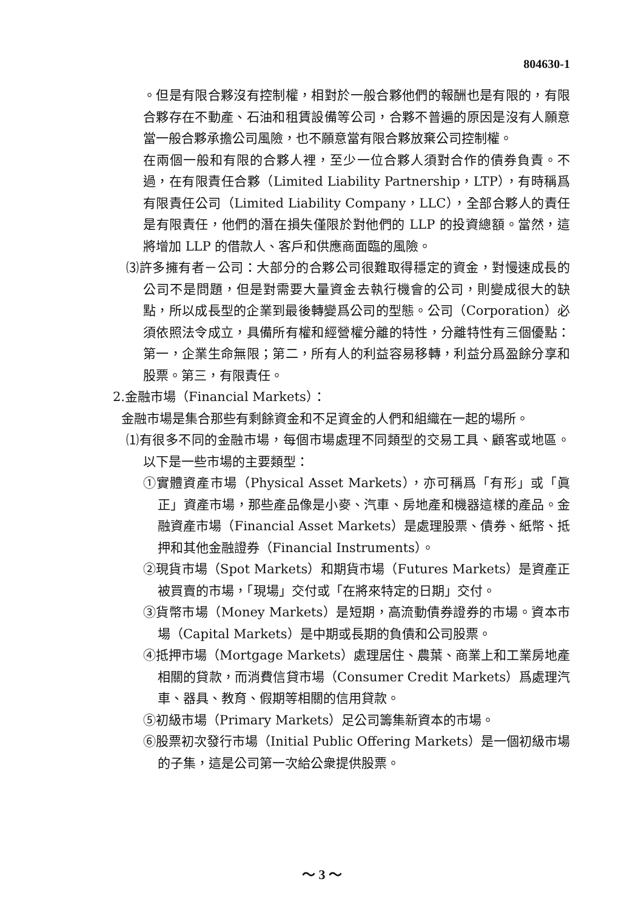804630-1
。但是有限合夥沒有控制權，相對於一般合夥他們的報酬也是有限的，有限合夥存在不動產、石油和租賃設備等公司，合夥不普遍的原因是沒有人願意當一般合夥承擔公司風險，也不願意當有限合夥放棄公司控制權。
在兩個一般和有限的合夥人裡，至少一位合夥人須對合作的債券負責。不過，在有限責任合夥（Limited Liability Partnership，LTP），有時稱爲有限責任公司（Limited Liability Company，LLC），全部合夥人的責任是有限責任，他們的潛在損失僅限於對他們的 LLP 的投資總額。當然，這將增加 LLP 的借款人、客戶和供應商面臨的風險。
⑶許多擁有者－公司：大部分的合夥公司很難取得穩定的資金，對慢速成長的公司不是問題，但是對需要大量資金去執行機會的公司，則變成很大的缺點，所以成長型的企業到最後轉變爲公司的型態。公司（Corporation）必須依照法令成立，具備所有權和經營權分離的特性，分離特性有三個優點：第一，企業生命無限；第二，所有人的利益容易移轉，利益分爲盈餘分享和股票。第三，有限責任。
2.金融市場（Financial Markets）：
金融市場是集合那些有剩餘資金和不足資金的人們和組織在一起的場所。
⑴有很多不同的金融市場，每個市場處理不同類型的交易工具、顧客或地區。以下是一些市場的主要類型：
①實體資產市場（Physical Asset Markets），亦可稱爲「有形」或「眞正」資產市場，那些產品像是小麥、汽車、房地產和機器這樣的產品。金融資產市場（Financial Asset Markets）是處理股票、債券、紙幣、抵押和其他金融證券（Financial Instruments）。
②現貨市場（Spot Markets）和期貨市場（Futures Markets）是資產正被買賣的市場，「現場」交付或「在將來特定的日期」交付。
③貨幣市場（Money Markets）是短期，高流動債券證券的市場。資本市場（Capital Markets）是中期或長期的負債和公司股票。
④抵押市場（Mortgage Markets）處理居住、農葉、商業上和工業房地產相關的貸款，而消費信貸市場（Consumer Credit Markets）爲處理汽車、器具、教育、假期等相關的信用貸款。
⑤初級市場（Primary Markets）足公司籌集新資本的市場。
⑥股票初次發行市場（Initial Public Offering Markets）是一個初級市場的子集，這是公司第一次給公衆提供股票。
～ 3 ～